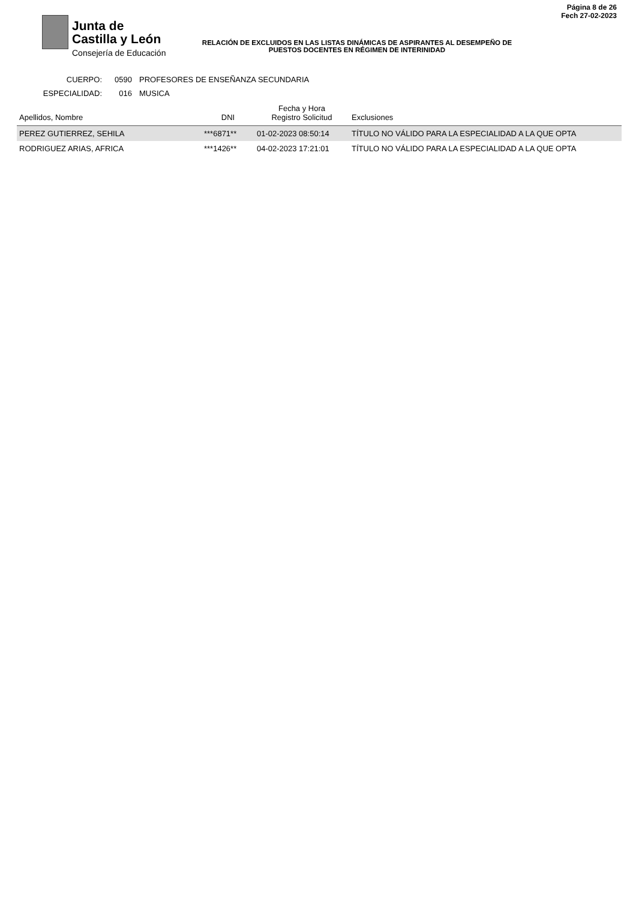Junta de
Castilla y León
Consejería de Educación
RELACIÓN DE EXCLUIDOS EN LAS LISTAS DINÁMICAS DE ASPIRANTES AL DESEMPEÑO DE PUESTOS DOCENTES EN RÉGIMEN DE INTERINIDAD
Página 8 de 26
Fech 27-02-2023
CUERPO: 0590 PROFESORES DE ENSEÑANZA SECUNDARIA
ESPECIALIDAD: 016 MUSICA
| Apellidos, Nombre | DNI | Fecha y Hora Registro Solicitud | Exclusiones |
| --- | --- | --- | --- |
| PEREZ GUTIERREZ, SEHILA | ***6871** | 01-02-2023 08:50:14 | TÍTULO NO VÁLIDO PARA LA ESPECIALIDAD A LA QUE OPTA |
| RODRIGUEZ ARIAS, AFRICA | ***1426** | 04-02-2023 17:21:01 | TÍTULO NO VÁLIDO PARA LA ESPECIALIDAD A LA QUE OPTA |